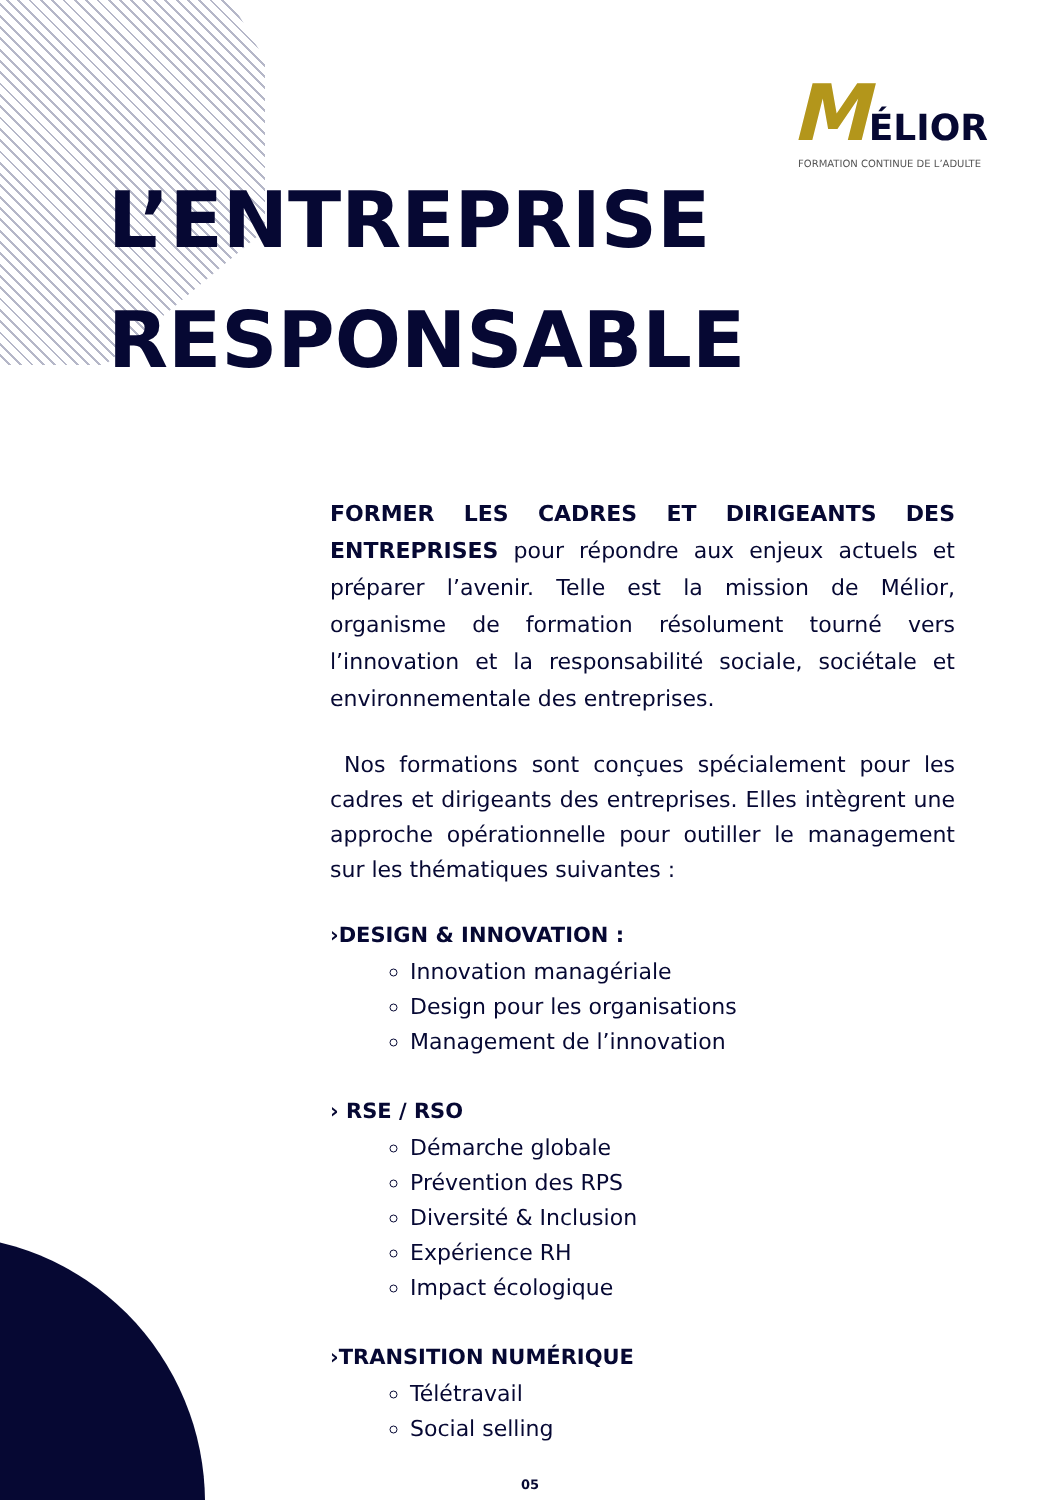MÉLIOR
FORMATION CONTINUE DE L’ADULTE
L’ENTREPRISE
RESPONSABLE
FORMER LES CADRES ET DIRIGEANTS DES ENTREPRISES pour répondre aux enjeux actuels et préparer l’avenir. Telle est la mission de Mélior, organisme de formation résolument tourné vers l’innovation et la responsabilité sociale, sociétale et environnementale des entreprises.
Nos formations sont conçues spécialement pour les cadres et dirigeants des entreprises. Elles intègrent une approche opérationnelle pour outiller le management sur les thématiques suivantes :
›DESIGN & INNOVATION :
Innovation managériale
Design pour les organisations
Management de l’innovation
› RSE / RSO
Démarche globale
Prévention des RPS
Diversité & Inclusion
Expérience RH
Impact écologique
›TRANSITION NUMÉRIQUE
Télétravail
Social selling
05